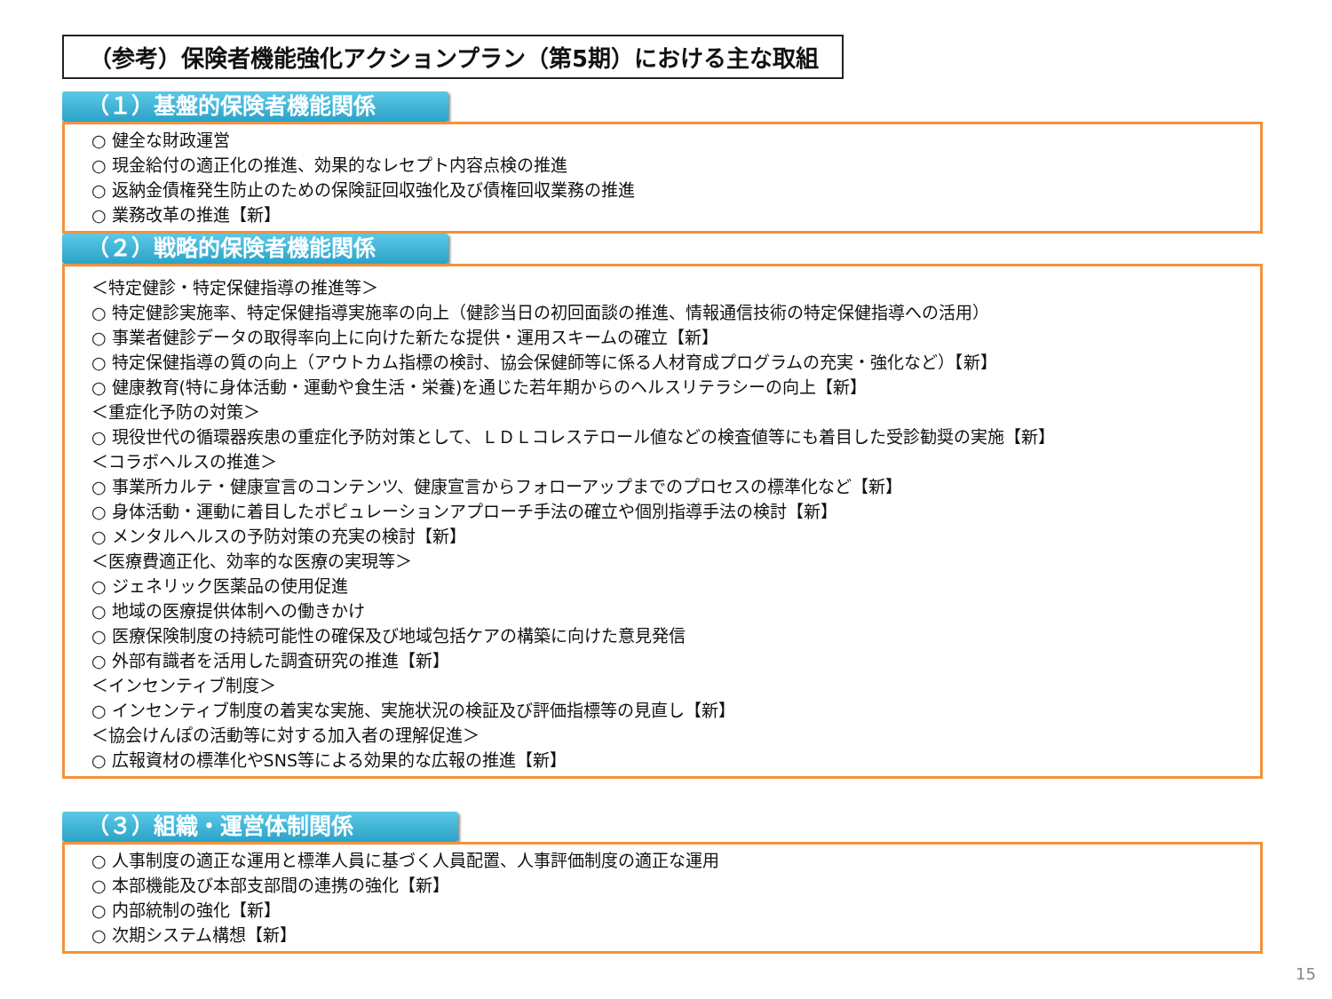（参考）保険者機能強化アクションプラン（第5期）における主な取組
（１）基盤的保険者機能関係
○ 健全な財政運営
○ 現金給付の適正化の推進、効果的なレセプト内容点検の推進
○ 返納金債権発生防止のための保険証回収強化及び債権回収業務の推進
○ 業務改革の推進【新】
（２）戦略的保険者機能関係
＜特定健診・特定保健指導の推進等＞
○ 特定健診実施率、特定保健指導実施率の向上（健診当日の初回面談の推進、情報通信技術の特定保健指導への活用）
○ 事業者健診データの取得率向上に向けた新たな提供・運用スキームの確立【新】
○ 特定保健指導の質の向上（アウトカム指標の検討、協会保健師等に係る人材育成プログラムの充実・強化など）【新】
○ 健康教育(特に身体活動・運動や食生活・栄養)を通じた若年期からのヘルスリテラシーの向上【新】
＜重症化予防の対策＞
○ 現役世代の循環器疾患の重症化予防対策として、ＬＤＬコレステロール値などの検査値等にも着目した受診勧奨の実施【新】
＜コラボヘルスの推進＞
○ 事業所カルテ・健康宣言のコンテンツ、健康宣言からフォローアップまでのプロセスの標準化など【新】
○ 身体活動・運動に着目したポピュレーションアプローチ手法の確立や個別指導手法の検討【新】
○ メンタルヘルスの予防対策の充実の検討【新】
＜医療費適正化、効率的な医療の実現等＞
○ ジェネリック医薬品の使用促進
○ 地域の医療提供体制への働きかけ
○ 医療保険制度の持続可能性の確保及び地域包括ケアの構築に向けた意見発信
○ 外部有識者を活用した調査研究の推進【新】
＜インセンティブ制度＞
○ インセンティブ制度の着実な実施、実施状況の検証及び評価指標等の見直し【新】
＜協会けんぽの活動等に対する加入者の理解促進＞
○ 広報資材の標準化やSNS等による効果的な広報の推進【新】
（３）組織・運営体制関係
○ 人事制度の適正な運用と標準人員に基づく人員配置、人事評価制度の適正な運用
○ 本部機能及び本部支部間の連携の強化【新】
○ 内部統制の強化【新】
○ 次期システム構想【新】
15